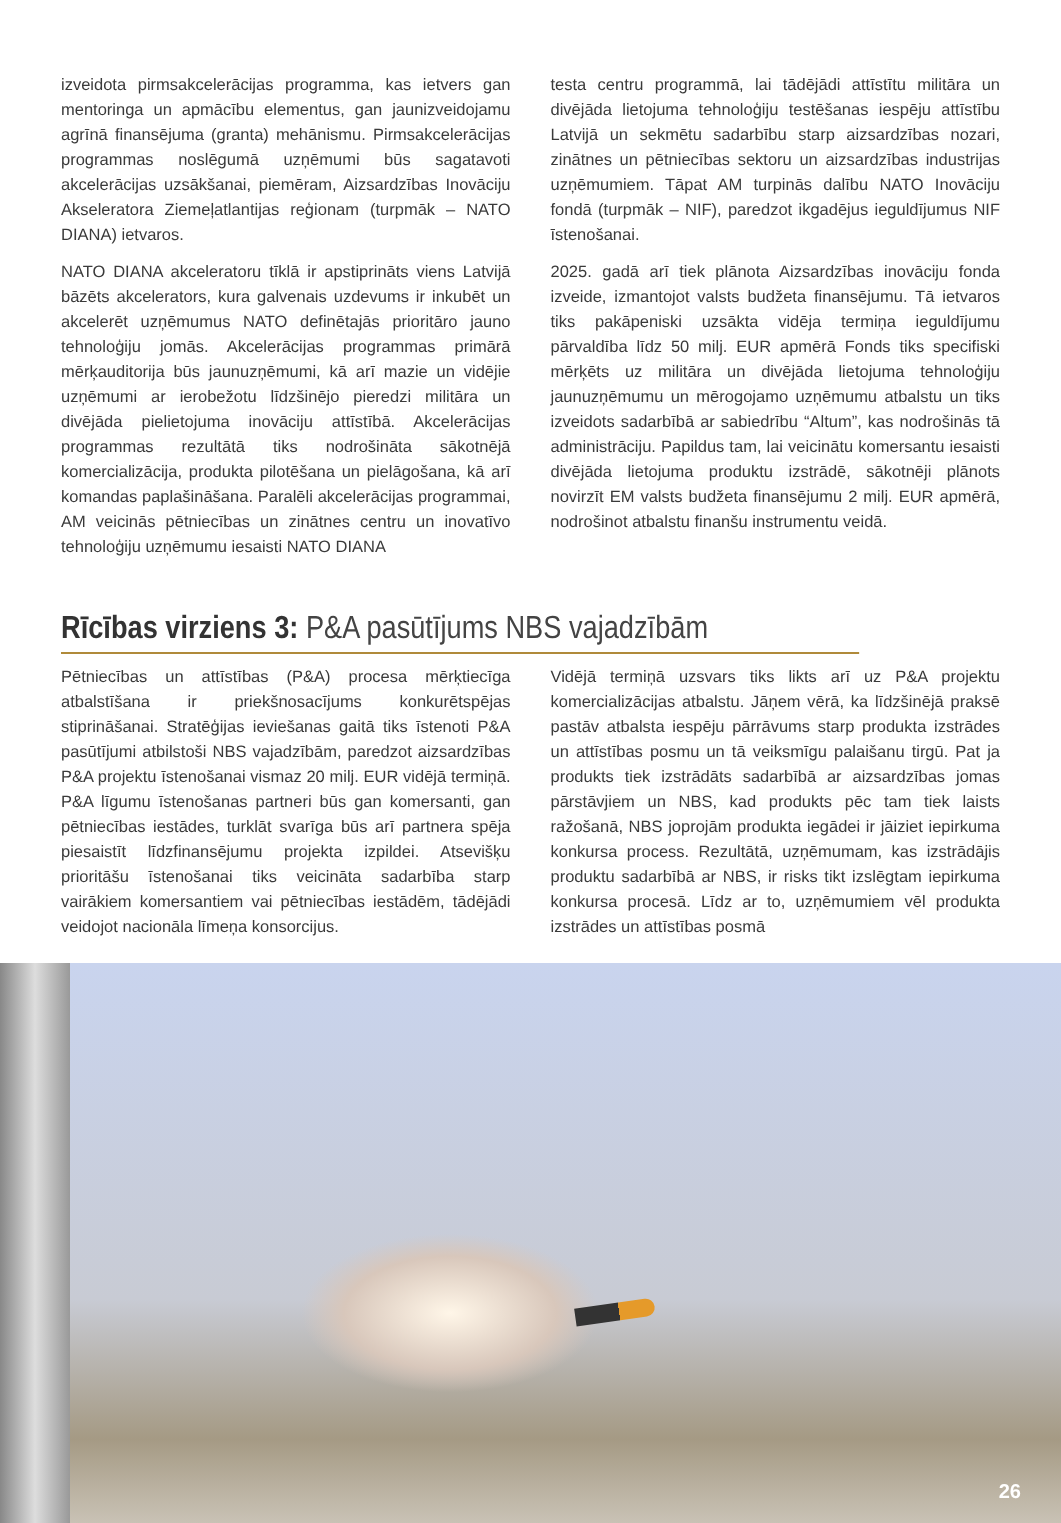izveidota pirmsakcelerācijas programma, kas ietvers gan mentoringa un apmācību elementus, gan jaunizveidojamu agrīnā finansējuma (granta) mehānismu. Pirmsakcelerācijas programmas noslēgumā uzņēmumi būs sagatavoti akcelerācijas uzsākšanai, piemēram, Aizsardzības Inovāciju Akseleratora Ziemeļatlantijas reģionam (turpmāk – NATO DIANA) ietvaros.
NATO DIANA akceleratoru tīklā ir apstiprināts viens Latvijā bāzēts akcelerators, kura galvenais uzdevums ir inkubēt un akcelerēt uzņēmumus NATO definētajās prioritāro jauno tehnoloģiju jomās. Akcelerācijas programmas primārā mērķauditorija būs jaunuzņēmumi, kā arī mazie un vidējie uzņēmumi ar ierobežotu līdzšinējo pieredzi militāra un divējāda pielietojuma inovāciju attīstībā. Akcelerācijas programmas rezultātā tiks nodrošināta sākotnējā komercializācija, produkta pilotēšana un pielāgošana, kā arī komandas paplašināšana. Paralēli akcelerācijas programmai, AM veicinās pētniecības un zinātnes centru un inovatīvo tehnoloģiju uzņēmumu iesaisti NATO DIANA
testa centru programmā, lai tādējādi attīstītu militāra un divējāda lietojuma tehnoloģiju testēšanas iespēju attīstību Latvijā un sekmētu sadarbību starp aizsardzības nozari, zinātnes un pētniecības sektoru un aizsardzības industrijas uzņēmumiem. Tāpat AM turpinās dalību NATO Inovāciju fondā (turpmāk – NIF), paredzot ikgadējus ieguldījumus NIF īstenošanai.
2025. gadā arī tiek plānota Aizsardzības inovāciju fonda izveide, izmantojot valsts budžeta finansējumu. Tā ietvaros tiks pakāpeniski uzsākta vidēja termiņa ieguldījumu pārvaldība līdz 50 milj. EUR apmērā Fonds tiks specifiski mērķēts uz militāra un divējāda lietojuma tehnoloģiju jaunuzņēmumu un mērogojamo uzņēmumu atbalstu un tiks izveidots sadarbībā ar sabiedrību “Altum”, kas nodrošinās tā administrāciju. Papildus tam, lai veicinātu komersantu iesaisti divējāda lietojuma produktu izstrādē, sākotnēji plānots novirzīt EM valsts budžeta finansējumu 2 milj. EUR apmērā, nodrošinot atbalstu finanšu instrumentu veidā.
Rīcības virziens 3: P&A pasūtījums NBS vajadzībām
Pētniecības un attīstības (P&A) procesa mērķtiecīga atbalstīšana ir priekšnosacījums konkurētspējas stiprināšanai. Stratēģijas ieviešanas gaitā tiks īstenoti P&A pasūtījumi atbilstoši NBS vajadzībām, paredzot aizsardzības P&A projektu īstenošanai vismaz 20 milj. EUR vidējā termiņā. P&A līgumu īstenošanas partneri būs gan komersanti, gan pētniecības iestādes, turklāt svarīga būs arī partnera spēja piesaistīt līdzfinansējumu projekta izpildei. Atsevišķu prioritāšu īstenošanai tiks veicināta sadarbība starp vairākiem komersantiem vai pētniecības iestādēm, tādējādi veidojot nacionāla līmeņa konsorcijus.
Vidējā termiņā uzsvars tiks likts arī uz P&A projektu komercializācijas atbalstu. Jāņem vērā, ka līdzšinējā praksē pastāv atbalsta iespēju pārrāvums starp produkta izstrādes un attīstības posmu un tā veiksmīgu palaišanu tirgū. Pat ja produkts tiek izstrādāts sadarbībā ar aizsardzības jomas pārstāvjiem un NBS, kad produkts pēc tam tiek laists ražošanā, NBS joprojām produkta iegādei ir jāiziet iepirkuma konkursa process. Rezultātā, uzņēmumam, kas izstrādājis produktu sadarbībā ar NBS, ir risks tikt izslēgtam iepirkuma konkursa procesā. Līdz ar to, uzņēmumiem vēl produkta izstrādes un attīstības posmā
26